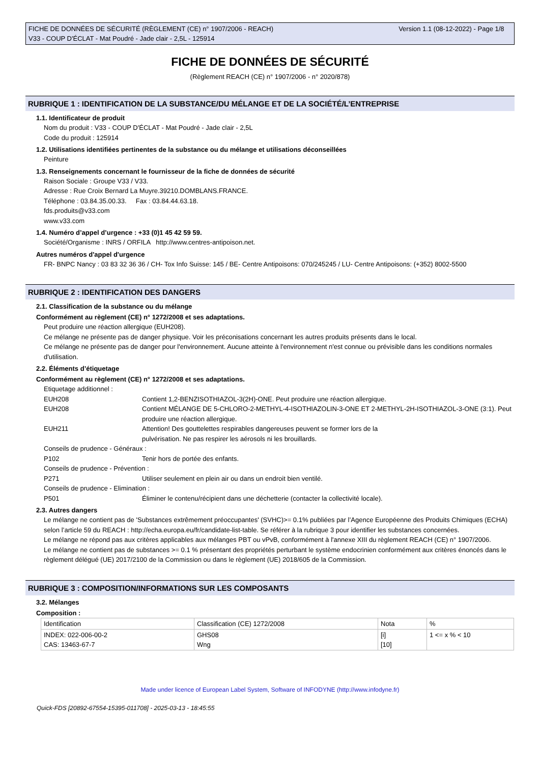FICHE DE DONNÉES DE SÉCURITÉ (RÈGLEMENT (CE) n° 1907/2006 - REACH)
V33 - COUP D'ÉCLAT - Mat Poudré - Jade clair - 2,5L - 125914
Version 1.1 (08-12-2022) - Page 1/8
FICHE DE DONNÉES DE SÉCURITÉ
(Règlement REACH (CE) n° 1907/2006 - n° 2020/878)
RUBRIQUE 1 : IDENTIFICATION DE LA SUBSTANCE/DU MÉLANGE ET DE LA SOCIÉTÉ/L’ENTREPRISE
1.1. Identificateur de produit
Nom du produit : V33 - COUP D'ÉCLAT - Mat Poudré - Jade clair - 2,5L
Code du produit : 125914
1.2. Utilisations identifiées pertinentes de la substance ou du mélange et utilisations déconseillées
Peinture
1.3. Renseignements concernant le fournisseur de la fiche de données de sécurité
Raison Sociale : Groupe V33 / V33.
Adresse : Rue Croix Bernard La Muyre.39210.DOMBLANS.FRANCE.
Téléphone : 03.84.35.00.33. Fax : 03.84.44.63.18.
fds.produits@v33.com
www.v33.com
1.4. Numéro d’appel d’urgence : +33 (0)1 45 42 59 59.
Société/Organisme : INRS / ORFILA http://www.centres-antipoison.net.
Autres numéros d'appel d'urgence
FR- BNPC Nancy : 03 83 32 36 36 / CH- Tox Info Suisse: 145 / BE- Centre Antipoisons: 070/245245 / LU- Centre Antipoisons: (+352) 8002-5500
RUBRIQUE 2 : IDENTIFICATION DES DANGERS
2.1. Classification de la substance ou du mélange
Conformément au règlement (CE) n° 1272/2008 et ses adaptations.
Peut produire une réaction allergique (EUH208).
Ce mélange ne présente pas de danger physique. Voir les préconisations concernant les autres produits présents dans le local.
Ce mélange ne présente pas de danger pour l'environnement. Aucune atteinte à l'environnement n'est connue ou prévisible dans les conditions normales d'utilisation.
2.2. Éléments d’étiquetage
Conformément au règlement (CE) n° 1272/2008 et ses adaptations.
Etiquetage additionnel :
EUH208 Contient 1,2-BENZISOTHIAZOL-3(2H)-ONE. Peut produire une réaction allergique.
EUH208 Contient MÉLANGE DE 5-CHLORO-2-METHYL-4-ISOTHIAZOLIN-3-ONE ET 2-METHYL-2H-ISOTHIAZOL-3-ONE (3:1). Peut produire une réaction allergique.
EUH211 Attention! Des gouttelettes respirables dangereuses peuvent se former lors de la
pulvérisation. Ne pas respirer les aérosols ni les brouillards.
Conseils de prudence - Généraux :
P102 Tenir hors de portée des enfants.
Conseils de prudence - Prévention :
P271 Utiliser seulement en plein air ou dans un endroit bien ventilé.
Conseils de prudence - Elimination :
P501 Éliminer le contenu/récipient dans une déchetterie (contacter la collectivité locale).
2.3. Autres dangers
Le mélange ne contient pas de 'Substances extrêmement préoccupantes' (SVHC)>= 0.1% publiées par l’Agence Européenne des Produits Chimiques (ECHA) selon l’article 59 du REACH : http://echa.europa.eu/fr/candidate-list-table. Se référer à la rubrique 3 pour identifier les substances concernées.
Le mélange ne répond pas aux critères applicables aux mélanges PBT ou vPvB, conformément à l'annexe XIII du règlement REACH (CE) n° 1907/2006.
Le mélange ne contient pas de substances >= 0.1 % présentant des propriétés perturbant le système endocrinien conformément aux critères énoncés dans le règlement délégué (UE) 2017/2100 de la Commission ou dans le règlement (UE) 2018/605 de la Commission.
RUBRIQUE 3 : COMPOSITION/INFORMATIONS SUR LES COMPOSANTS
3.2. Mélanges
Composition :
| Identification | Classification (CE) 1272/2008 | Nota | % |
| INDEX: 022-006-00-2 CAS: 13463-67-7 | GHS08 Wng | [i] [10] | 1 <= x % < 10 |
Made under licence of European Label System, Software of INFODYNE (http://www.infodyne.fr)
Quick-FDS [20892-67554-15395-011708] - 2025-03-13 - 18:45:55